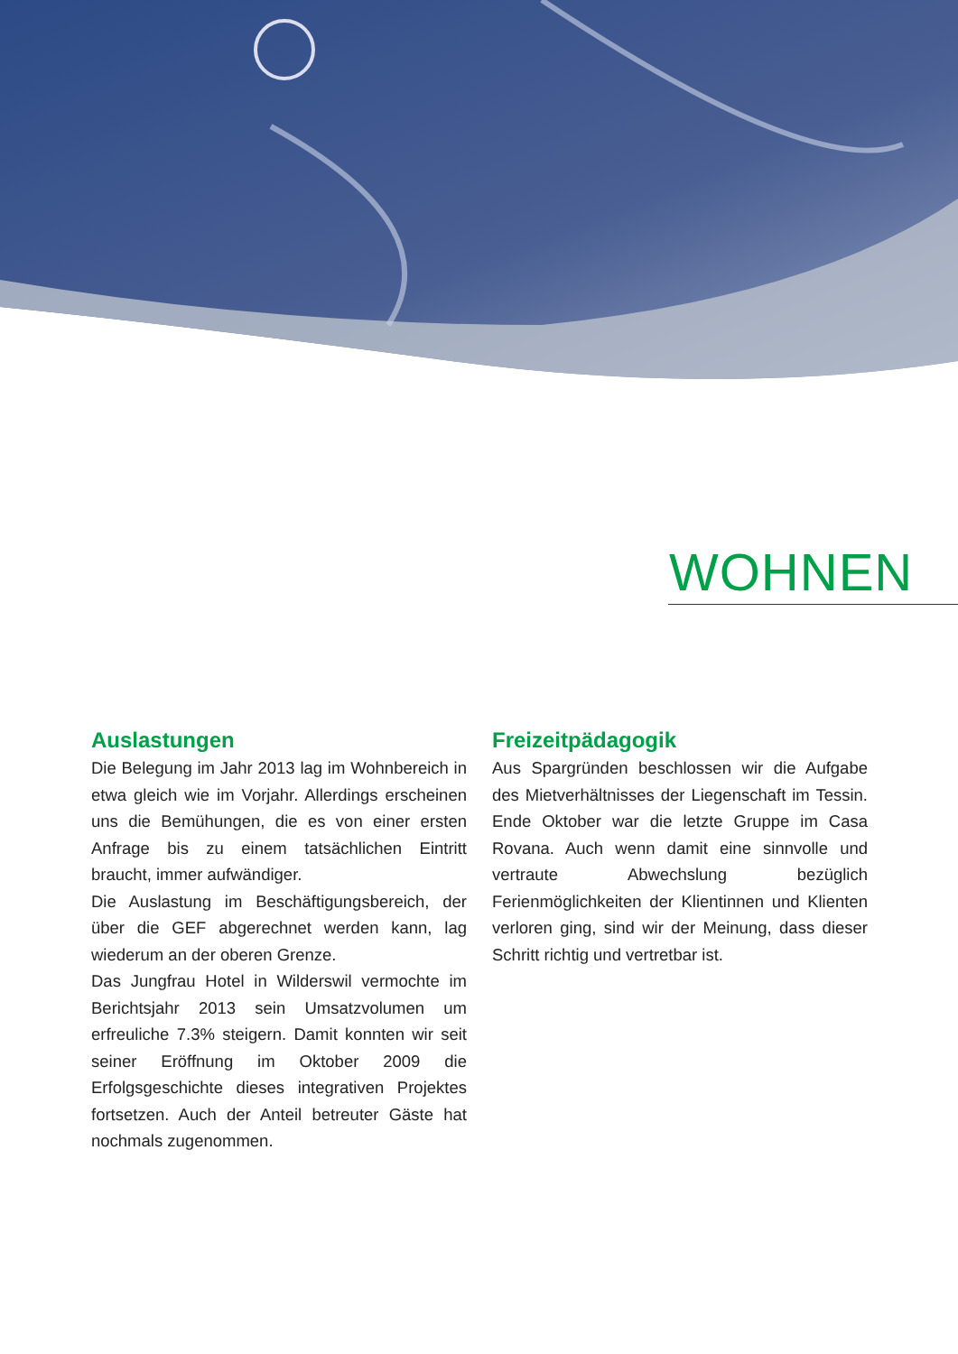WOHNEN
Auslastungen
Die Belegung im Jahr 2013 lag im Wohnbereich in etwa gleich wie im Vorjahr. Allerdings erscheinen uns die Bemühungen, die es von einer ersten Anfrage bis zu einem tatsächlichen Eintritt braucht, immer aufwändiger.
Die Auslastung im Beschäftigungsbereich, der über die GEF abgerechnet werden kann, lag wiederum an der oberen Grenze.
Das Jungfrau Hotel in Wilderswil vermochte im Berichtsjahr 2013 sein Umsatzvolumen um erfreuliche 7.3% steigern. Damit konnten wir seit seiner Eröffnung im Oktober 2009 die Erfolgsgeschichte dieses integrativen Projektes fortsetzen. Auch der Anteil betreuter Gäste hat nochmals zugenommen.
Freizeitpädagogik
Aus Spargründen beschlossen wir die Aufgabe des Mietverhältnisses der Liegenschaft im Tessin. Ende Oktober war die letzte Gruppe im Casa Rovana. Auch wenn damit eine sinnvolle und vertraute Abwechslung bezüglich Ferienmöglichkeiten der Klientinnen und Klienten verloren ging, sind wir der Meinung, dass dieser Schritt richtig und vertretbar ist.